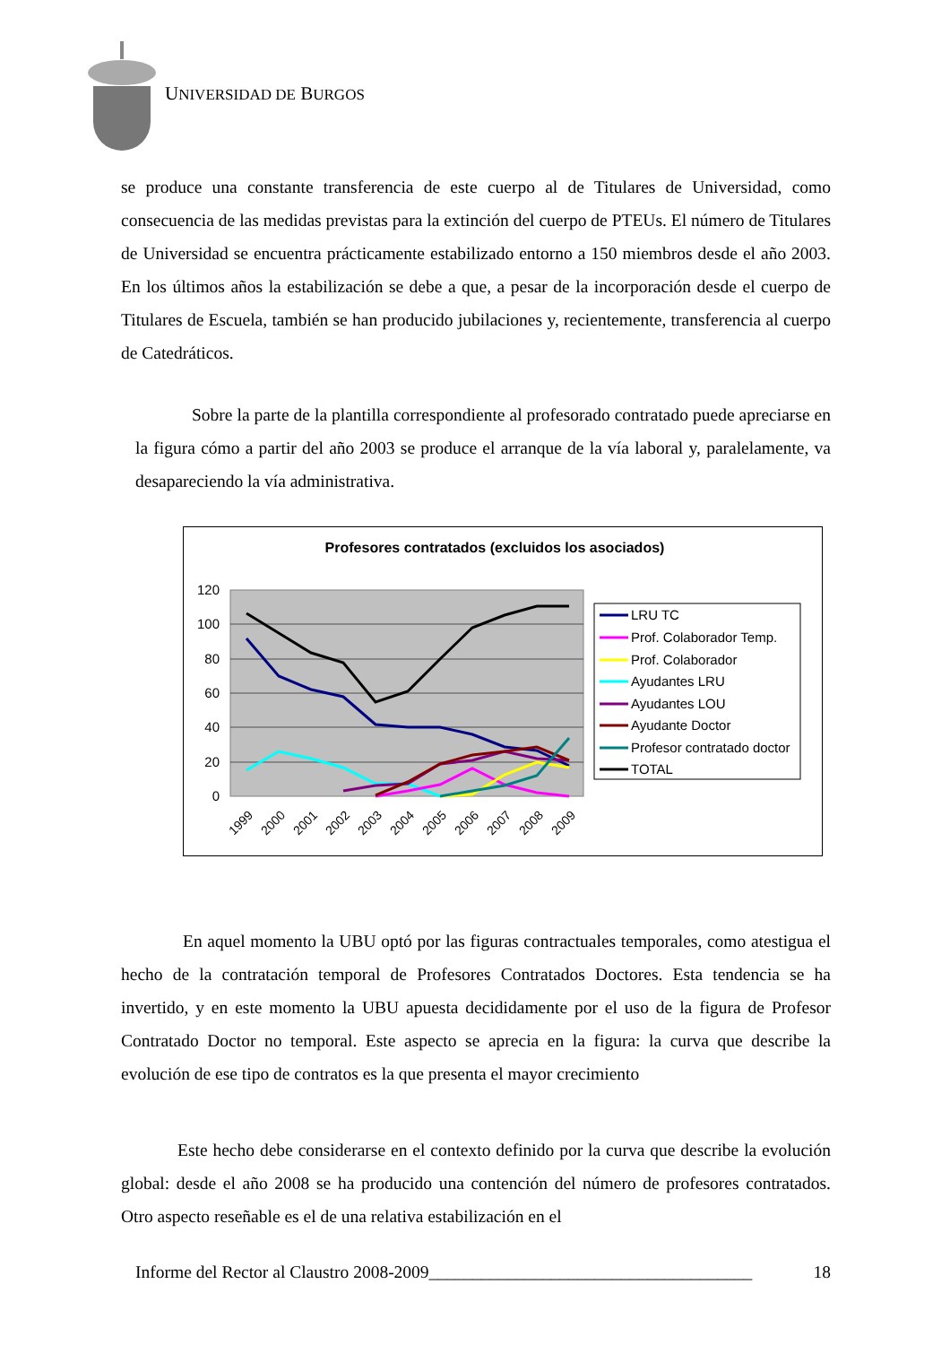UNIVERSIDAD DE BURGOS
se produce una constante transferencia de este cuerpo al de Titulares de Universidad, como consecuencia de las medidas previstas para la extinción del cuerpo de PTEUs. El número de Titulares de Universidad se encuentra prácticamente estabilizado entorno a 150 miembros desde el año 2003. En los últimos años la estabilización se debe a que, a pesar de la incorporación desde el cuerpo de Titulares de Escuela, también se han producido jubilaciones y, recientemente, transferencia al cuerpo de Catedráticos.
Sobre la parte de la plantilla correspondiente al profesorado contratado puede apreciarse en la figura cómo a partir del año 2003 se produce el arranque de la vía laboral y, paralelamente, va desapareciendo la vía administrativa.
Profesores contratados (excluidos los asociados)
120
100
80
60
40
20
0
1999
2000
2001
2002
2003
2004
2005
2006
2007
2008
2009
LRU TC
Prof. Colaborador Temp.
Prof. Colaborador
Ayudantes LRU
Ayudantes LOU
Ayudante Doctor
Profesor contratado doctor
TOTAL
En aquel momento la UBU optó por las figuras contractuales temporales, como atestigua el hecho de la contratación temporal de Profesores Contratados Doctores. Esta tendencia se ha invertido, y en este momento la UBU apuesta decididamente por el uso de la figura de Profesor Contratado Doctor no temporal. Este aspecto se aprecia en la figura: la curva que describe la evolución de ese tipo de contratos es la que presenta el mayor crecimiento
Este hecho debe considerarse en el contexto definido por la curva que describe la evolución global: desde el año 2008 se ha producido una contención del número de profesores contratados. Otro aspecto reseñable es el de una relativa estabilización en el
Informe del Rector al Claustro 2008-2009_____________________________________ 18